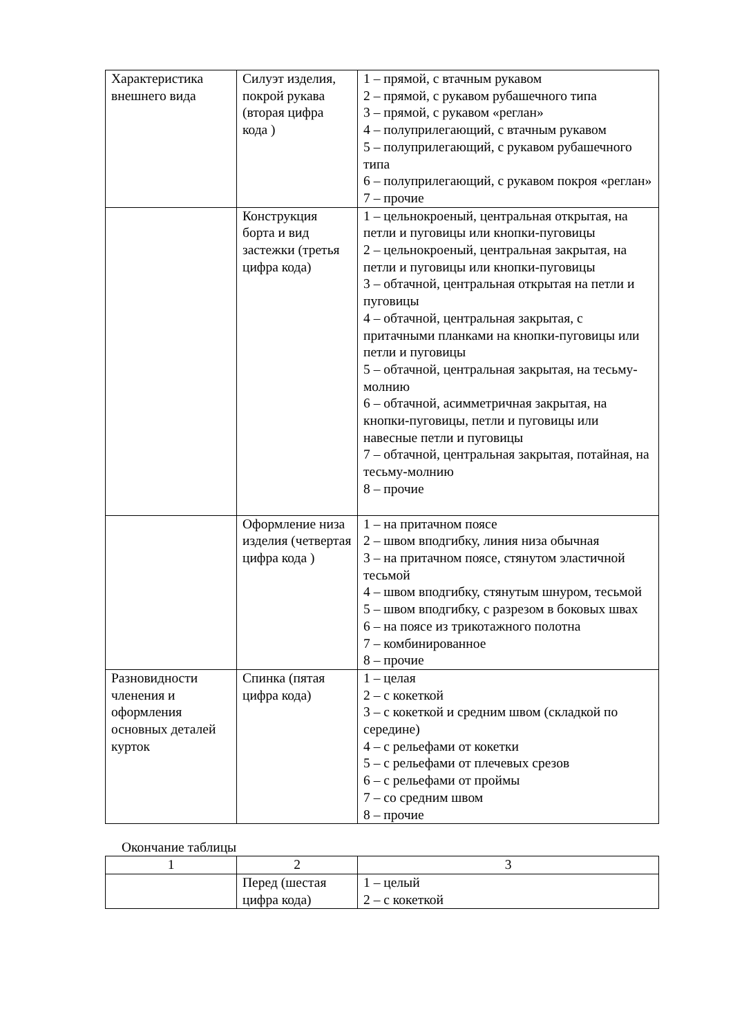| Характеристика внешнего вида | Силуэт изделия, покрой рукава (вторая цифра кода ) | 1 – прямой, с втачным рукавом 2 – прямой, с рукавом рубашечного типа 3 – прямой, с рукавом «реглан» 4 – полуприлегающий, с втачным рукавом 5 – полуприлегающий, с рукавом рубашечного типа 6 – полуприлегающий, с рукавом покроя «реглан» 7 – прочие |
| | Конструкция борта и вид застежки (третья цифра кода) | 1 – цельнокроеный, центральная открытая, на петли и пуговицы или кнопки-пуговицы 2 – цельнокроеный, центральная закрытая, на петли и пуговицы или кнопки-пуговицы 3 – обтачной, центральная открытая на петли и пуговицы 4 – обтачной, центральная закрытая, с притачными планками на кнопки-пуговицы или петли и пуговицы 5 – обтачной, центральная закрытая, на тесьму-молнию 6 – обтачной, асимметричная закрытая, на кнопки-пуговицы, петли и пуговицы или навесные петли и пуговицы 7 – обтачной, центральная закрытая, потайная, на тесьму-молнию 8 – прочие |
| | Оформление низа изделия (четвертая цифра кода ) | 1 – на притачном поясе 2 – швом вподгибку, линия низа обычная 3 – на притачном поясе, стянутом эластичной тесьмой 4 – швом вподгибку, стянутым шнуром, тесьмой 5 – швом вподгибку, с разрезом в боковых швах 6 – на поясе из трикотажного полотна 7 – комбинированное 8 – прочие |
| Разновидности членения и оформления основных деталей курток | Спинка (пятая цифра кода) | 1 – целая 2 – с кокеткой 3 – с кокеткой и средним швом (складкой по середине) 4 – с рельефами от кокетки 5 – с рельефами от плечевых срезов 6 – с рельефами от проймы 7 – со средним швом 8 – прочие |
Окончание таблицы
| 1 | 2 | 3 |
| | Перед (шестая цифра кода) | 1 – целый 2 – с кокеткой |